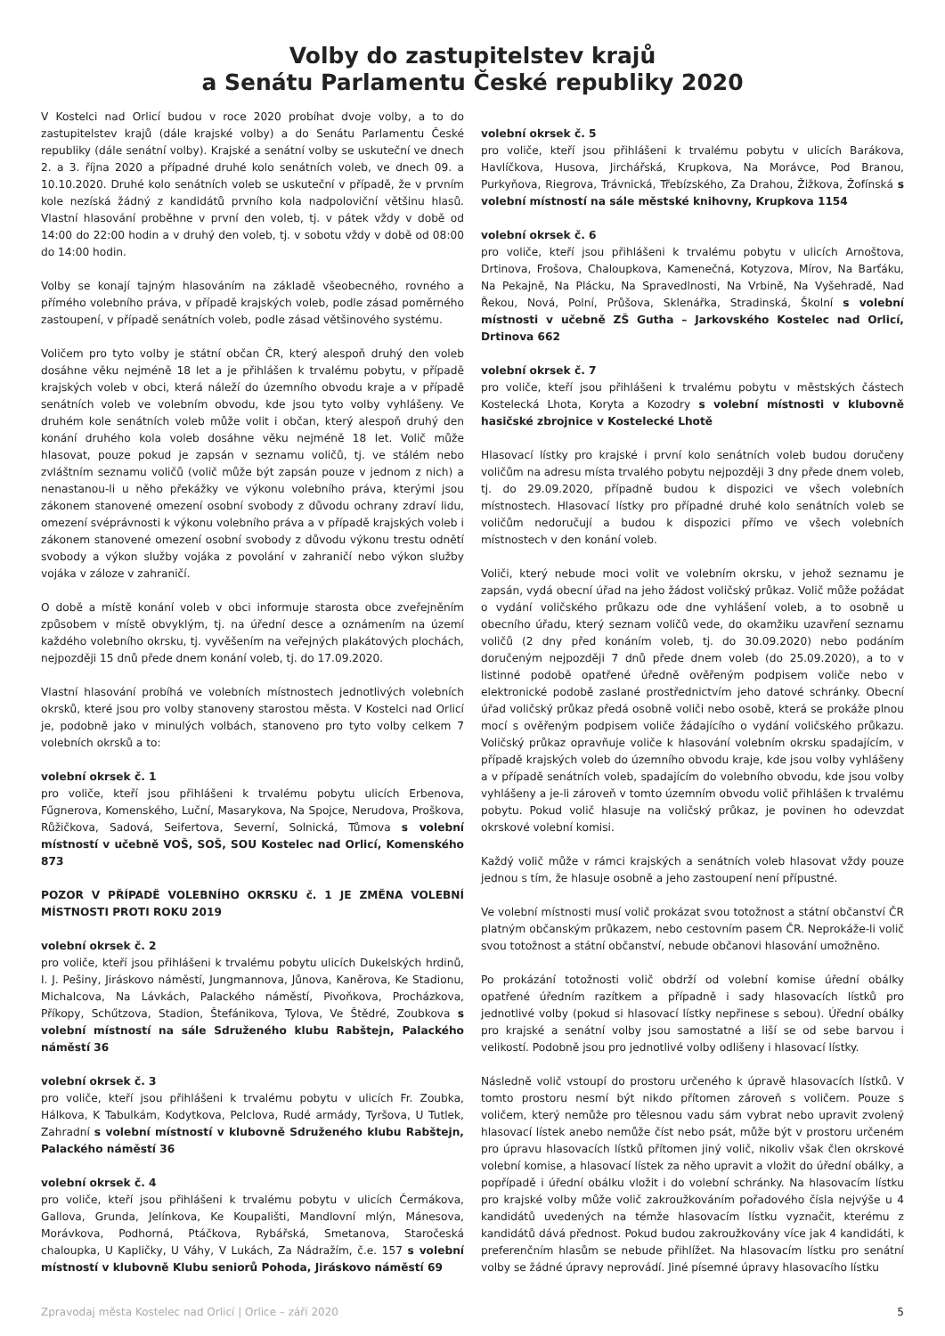Volby do zastupitelstev krajů
a Senátu Parlamentu České republiky 2020
V Kostelci nad Orlicí budou v roce 2020 probíhat dvoje volby, a to do zastupitelstev krajů (dále krajské volby) a do Senátu Parlamentu České republiky (dále senátní volby). Krajské a senátní volby se uskuteční ve dnech 2. a 3. října 2020 a případné druhé kolo senátních voleb, ve dnech 09. a 10.10.2020. Druhé kolo senátních voleb se uskuteční v případě, že v prvním kole nezíská žádný z kandidátů prvního kola nadpoloviční většinu hlasů. Vlastní hlasování proběhne v první den voleb, tj. v pátek vždy v době od 14:00 do 22:00 hodin a v druhý den voleb, tj. v sobotu vždy v době od 08:00 do 14:00 hodin.
Volby se konají tajným hlasováním na základě všeobecného, rovného a přímého volebního práva, v případě krajských voleb, podle zásad poměrného zastoupení, v případě senátních voleb, podle zásad většinového systému.
Voličem pro tyto volby je státní občan ČR, který alespoň druhý den voleb dosáhne věku nejméně 18 let a je přihlášen k trvalému pobytu, v případě krajských voleb v obci, která náleží do územního obvodu kraje a v případě senátních voleb ve volebním obvodu, kde jsou tyto volby vyhlášeny. Ve druhém kole senátních voleb může volit i občan, který alespoň druhý den konání druhého kola voleb dosáhne věku nejméně 18 let. Volič může hlasovat, pouze pokud je zapsán v seznamu voličů, tj. ve stálém nebo zvláštním seznamu voličů (volič může být zapsán pouze v jednom z nich) a nenastanou-li u něho překážky ve výkonu volebního práva, kterými jsou zákonem stanovené omezení osobní svobody z důvodu ochrany zdraví lidu, omezení svéprávnosti k výkonu volebního práva a v případě krajských voleb i zákonem stanovené omezení osobní svobody z důvodu výkonu trestu odnětí svobody a výkon služby vojáka z povolání v zahraničí nebo výkon služby vojáka v záloze v zahraničí.
O době a místě konání voleb v obci informuje starosta obce zveřejněním způsobem v místě obvyklým, tj. na úřední desce a oznámením na území každého volebního okrsku, tj. vyvěšením na veřejných plakátových plochách, nejpozději 15 dnů přede dnem konání voleb, tj. do 17.09.2020.
Vlastní hlasování probíhá ve volebních místnostech jednotlivých volebních okrsků, které jsou pro volby stanoveny starostou města. V Kostelci nad Orlicí je, podobně jako v minulých volbách, stanoveno pro tyto volby celkem 7 volebních okrsků a to:
volební okrsek č. 1
pro voliče, kteří jsou přihlášeni k trvalému pobytu ulicích Erbenova, Fűgnerova, Komenského, Luční, Masarykova, Na Spojce, Nerudova, Proškova, Růžičkova, Sadová, Seifertova, Severní, Solnická, Tůmova s volební místností v učebně VOŠ, SOŠ, SOU Kostelec nad Orlicí, Komenského 873
POZOR V PŘÍPADĚ VOLEBNÍHO OKRSKU č. 1 JE ZMĚNA VOLEBNÍ MÍSTNOSTI PROTI ROKU 2019
volební okrsek č. 2
pro voliče, kteří jsou přihlášeni k trvalému pobytu ulicích Dukelských hrdinů, I. J. Pešiny, Jiráskovo náměstí, Jungmannova, Jůnova, Kaněrova, Ke Stadionu, Michalcova, Na Lávkách, Palackého náměstí, Pivoňkova, Procházkova, Příkopy, Schűtzova, Stadion, Štefánikova, Tylova, Ve Štědré, Zoubkova s volební místností na sále Sdruženého klubu Rabštejn, Palackého náměstí 36
volební okrsek č. 3
pro voliče, kteří jsou přihlášeni k trvalému pobytu v ulicích Fr. Zoubka, Hálkova, K Tabulkám, Kodytkova, Pelclova, Rudé armády, Tyršova, U Tutlek, Zahradní s volební místností v klubovně Sdruženého klubu Rabštejn, Palackého náměstí 36
volební okrsek č. 4
pro voliče, kteří jsou přihlášeni k trvalému pobytu v ulicích Čermákova, Gallova, Grunda, Jelínkova, Ke Koupališti, Mandlovní mlýn, Mánesova, Morávkova, Podhorná, Ptáčkova, Rybářská, Smetanova, Staročeská chaloupka, U Kapličky, U Váhy, V Lukách, Za Nádražím, č.e. 157 s volební místností v klubovně Klubu seniorů Pohoda, Jiráskovo náměstí 69
volební okrsek č. 5
pro voliče, kteří jsou přihlášeni k trvalému pobytu v ulicích Barákova, Havlíčkova, Husova, Jirchářská, Krupkova, Na Morávce, Pod Branou, Purkyňova, Riegrova, Trávnická, Třebízského, Za Drahou, Žižkova, Žofínská s volební místností na sále městské knihovny, Krupkova 1154
volební okrsek č. 6
pro voliče, kteří jsou přihlášeni k trvalému pobytu v ulicích Arnoštova, Drtinova, Frošova, Chaloupkova, Kamenečná, Kotyzova, Mírov, Na Barťáku, Na Pekajně, Na Plácku, Na Spravedlnosti, Na Vrbině, Na Vyšehradě, Nad Řekou, Nová, Polní, Průšova, Sklenářka, Stradinská, Školní s volební místnosti v učebně ZŠ Gutha – Jarkovského Kostelec nad Orlicí, Drtinova 662
volební okrsek č. 7
pro voliče, kteří jsou přihlášeni k trvalému pobytu v městských částech Kostelecká Lhota, Koryta a Kozodry s volební místnosti v klubovně hasičské zbrojnice v Kostelecké Lhotě
Hlasovací lístky pro krajské i první kolo senátních voleb budou doručeny voličům na adresu místa trvalého pobytu nejpozději 3 dny přede dnem voleb, tj. do 29.09.2020, případně budou k dispozici ve všech volebních místnostech. Hlasovací lístky pro případné druhé kolo senátních voleb se voličům nedoručují a budou k dispozici přímo ve všech volebních místnostech v den konání voleb.
Voliči, který nebude moci volit ve volebním okrsku, v jehož seznamu je zapsán, vydá obecní úřad na jeho žádost voličský průkaz. Volič může požádat o vydání voličského průkazu ode dne vyhlášení voleb, a to osobně u obecního úřadu, který seznam voličů vede, do okamžiku uzavření seznamu voličů (2 dny před konáním voleb, tj. do 30.09.2020) nebo podáním doručeným nejpozději 7 dnů přede dnem voleb (do 25.09.2020), a to v listinné podobě opatřené úředně ověřeným podpisem voliče nebo v elektronické podobě zaslané prostřednictvím jeho datové schránky. Obecní úřad voličský průkaz předá osobně voliči nebo osobě, která se prokáže plnou mocí s ověřeným podpisem voliče žádajícího o vydání voličského průkazu. Voličský průkaz opravňuje voliče k hlasování volebním okrsku spadajícím, v případě krajských voleb do územního obvodu kraje, kde jsou volby vyhlášeny a v případě senátních voleb, spadajícím do volebního obvodu, kde jsou volby vyhlášeny a je-li zároveň v tomto územním obvodu volič přihlášen k trvalému pobytu. Pokud volič hlasuje na voličský průkaz, je povinen ho odevzdat okrskové volební komisi.
Každý volič může v rámci krajských a senátních voleb hlasovat vždy pouze jednou s tím, že hlasuje osobně a jeho zastoupení není přípustné.
Ve volební místnosti musí volič prokázat svou totožnost a státní občanství ČR platným občanským průkazem, nebo cestovním pasem ČR. Neprokáže-li volič svou totožnost a státní občanství, nebude občanovi hlasování umožněno.
Po prokázání totožnosti volič obdrží od volební komise úřední obálky opatřené úředním razítkem a případně i sady hlasovacích lístků pro jednotlivé volby (pokud si hlasovací lístky nepřinese s sebou). Úřední obálky pro krajské a senátní volby jsou samostatné a liší se od sebe barvou i velikostí. Podobně jsou pro jednotlivé volby odlišeny i hlasovací lístky.
Následně volič vstoupí do prostoru určeného k úpravě hlasovacích lístků. V tomto prostoru nesmí být nikdo přítomen zároveň s voličem. Pouze s voličem, který nemůže pro tělesnou vadu sám vybrat nebo upravit zvolený hlasovací lístek anebo nemůže číst nebo psát, může být v prostoru určeném pro úpravu hlasovacích lístků přítomen jiný volič, nikoliv však člen okrskové volební komise, a hlasovací lístek za něho upravit a vložit do úřední obálky, a popřípadě i úřední obálku vložit i do volební schránky. Na hlasovacím lístku pro krajské volby může volič zakroužkováním pořadového čísla nejvýše u 4 kandidátů uvedených na témže hlasovacím lístku vyznačit, kterému z kandidátů dává přednost. Pokud budou zakroužkovány více jak 4 kandidáti, k preferenčním hlasům se nebude přihlížet. Na hlasovacím lístku pro senátní volby se žádné úpravy neprovádí. Jiné písemné úpravy hlasovacího lístku
Zpravodaj města Kostelec nad Orlicí | Orlice – září 2020 5